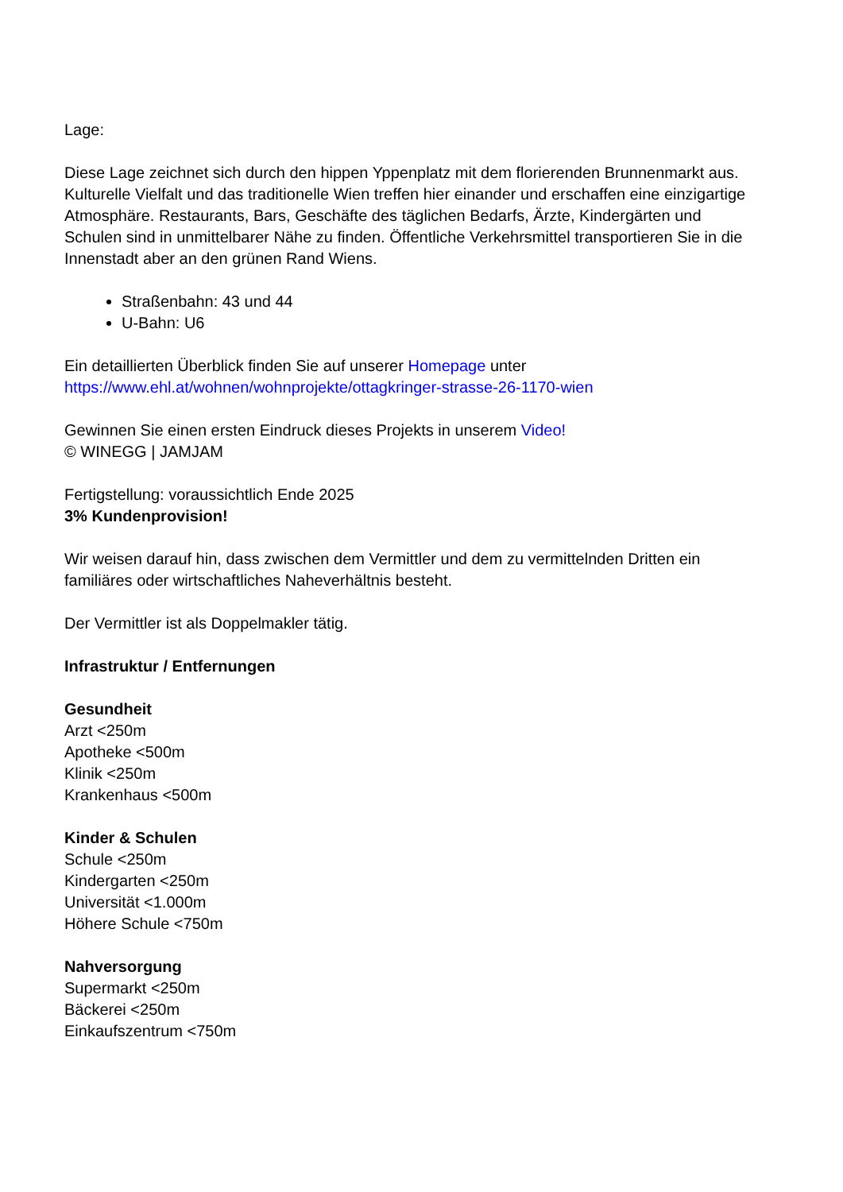Lage:
Diese Lage zeichnet sich durch den hippen Yppenplatz mit dem florierenden Brunnenmarkt aus. Kulturelle Vielfalt und das traditionelle Wien treffen hier einander und erschaffen eine einzigartige Atmosphäre. Restaurants, Bars, Geschäfte des täglichen Bedarfs, Ärzte, Kindergärten und Schulen sind in unmittelbarer Nähe zu finden. Öffentliche Verkehrsmittel transportieren Sie in die Innenstadt aber an den grünen Rand Wiens.
Straßenbahn: 43 und 44
U-Bahn: U6
Ein detaillierten Überblick finden Sie auf unserer Homepage unter
https://www.ehl.at/wohnen/wohnprojekte/ottagkringer-strasse-26-1170-wien
Gewinnen Sie einen ersten Eindruck dieses Projekts in unserem Video!
© WINEGG | JAMJAM
Fertigstellung: voraussichtlich Ende 2025
3% Kundenprovision!
Wir weisen darauf hin, dass zwischen dem Vermittler und dem zu vermittelnden Dritten ein familiäres oder wirtschaftliches Naheverhältnis besteht.
Der Vermittler ist als Doppelmakler tätig.
Infrastruktur / Entfernungen
Gesundheit
Arzt <250m
Apotheke <500m
Klinik <250m
Krankenhaus <500m
Kinder & Schulen
Schule <250m
Kindergarten <250m
Universität <1.000m
Höhere Schule <750m
Nahversorgung
Supermarkt <250m
Bäckerei <250m
Einkaufszentrum <750m